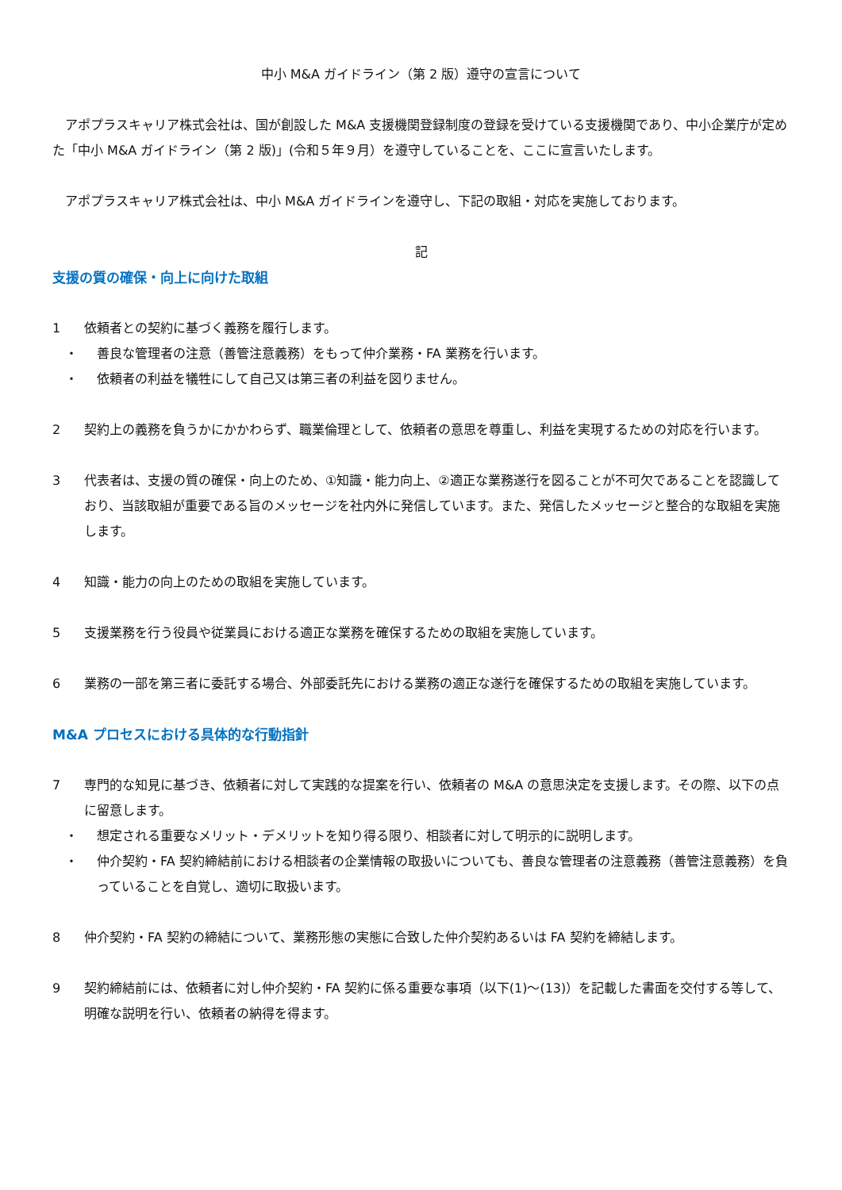中小 M&A ガイドライン（第 2 版）遵守の宣言について
アポプラスキャリア株式会社は、国が創設した M&A 支援機関登録制度の登録を受けている支援機関であり、中小企業庁が定めた「中小 M&A ガイドライン（第 2 版)」(令和５年９月）を遵守していることを、ここに宣言いたします。
アポプラスキャリア株式会社は、中小 M&A ガイドラインを遵守し、下記の取組・対応を実施しております。
記
支援の質の確保・向上に向けた取組
1 依頼者との契約に基づく義務を履行します。
・ 善良な管理者の注意（善管注意義務）をもって仲介業務・FA 業務を行います。
・ 依頼者の利益を犠牲にして自己又は第三者の利益を図りません。
2 契約上の義務を負うかにかかわらず、職業倫理として、依頼者の意思を尊重し、利益を実現するための対応を行います。
3 代表者は、支援の質の確保・向上のため、①知識・能力向上、②適正な業務遂行を図ることが不可欠であることを認識しており、当該取組が重要である旨のメッセージを社内外に発信しています。また、発信したメッセージと整合的な取組を実施します。
4 知識・能力の向上のための取組を実施しています。
5 支援業務を行う役員や従業員における適正な業務を確保するための取組を実施しています。
6 業務の一部を第三者に委託する場合、外部委託先における業務の適正な遂行を確保するための取組を実施しています。
M&A プロセスにおける具体的な行動指針
7 専門的な知見に基づき、依頼者に対して実践的な提案を行い、依頼者の M&A の意思決定を支援します。その際、以下の点に留意します。
・ 想定される重要なメリット・デメリットを知り得る限り、相談者に対して明示的に説明します。
・ 仲介契約・FA 契約締結前における相談者の企業情報の取扱いについても、善良な管理者の注意義務（善管注意義務）を負っていることを自覚し、適切に取扱います。
8 仲介契約・FA 契約の締結について、業務形態の実態に合致した仲介契約あるいは FA 契約を締結します。
9 契約締結前には、依頼者に対し仲介契約・FA 契約に係る重要な事項（以下(1)～(13)）を記載した書面を交付する等して、明確な説明を行い、依頼者の納得を得ます。